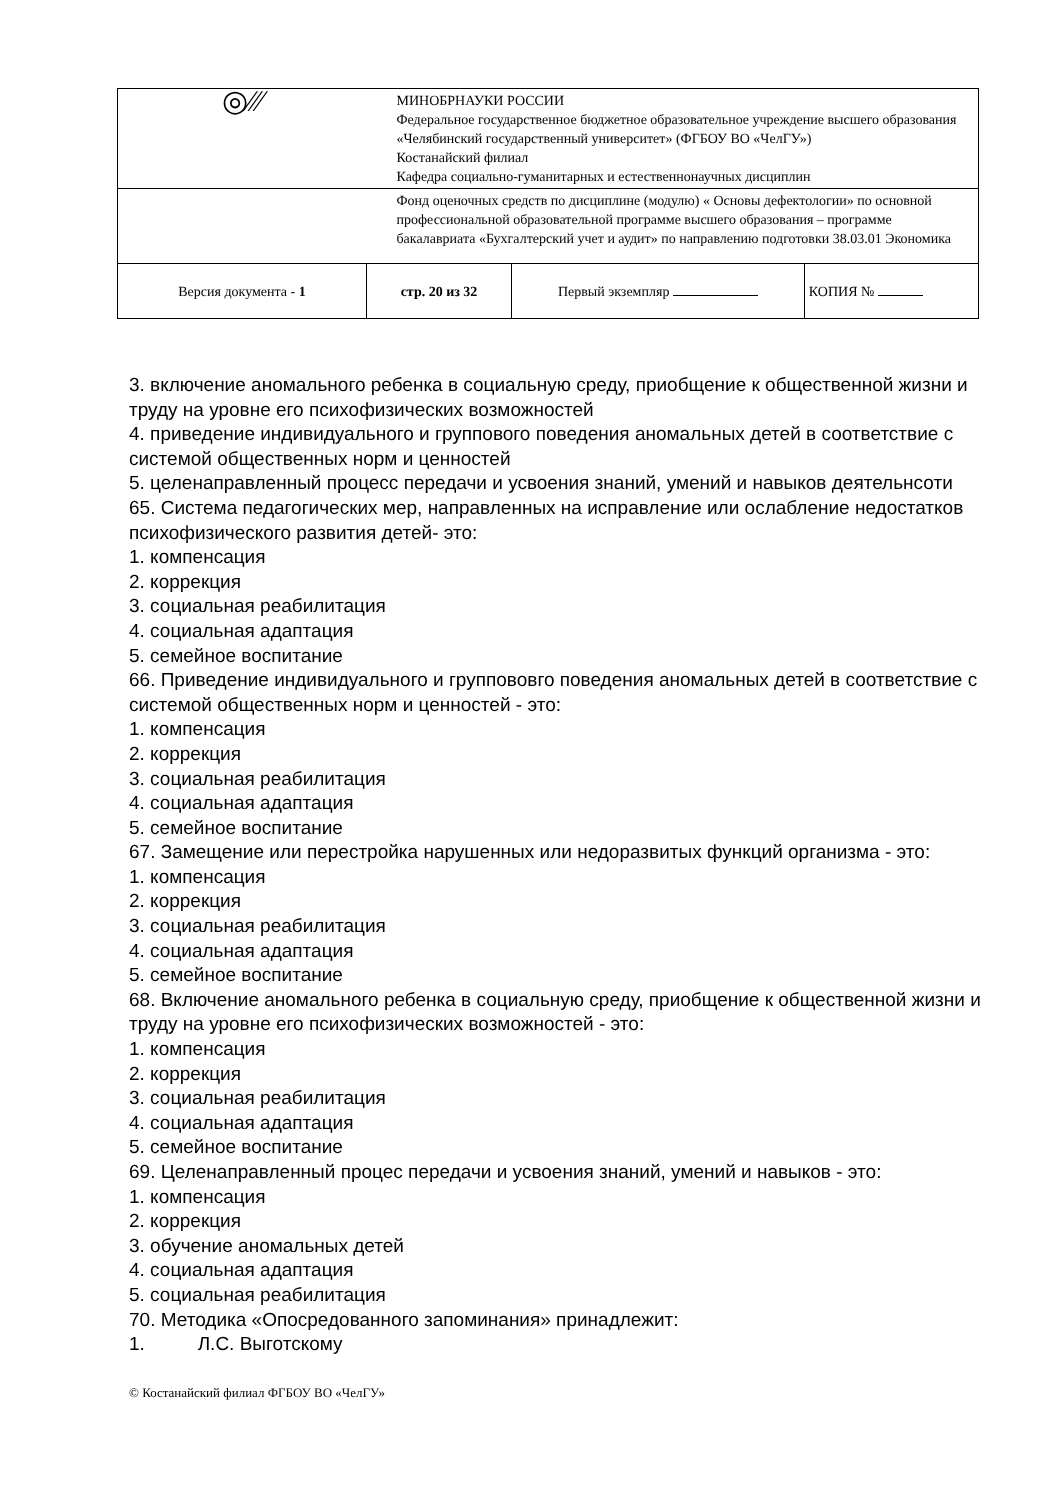| ◎⁄⁄⁄ | МИНОБРНАУКИ РОССИИ Федеральное государственное бюджетное образовательное учреждение высшего образования «Челябинский государственный университет» (ФГБОУ ВО «ЧелГУ») Костанайский филиал Кафедра социально-гуманитарных и естественнонаучных дисциплин | | |
| | Фонд оценочных средств по дисциплине (модулю) « Основы дефектологии» по основной профессиональной образовательной программе высшего образования – программе бакалавриата «Бухгалтерский учет и аудит» по направлению подготовки 38.03.01 Экономика | | |
| Версия документа - 1 | стр. 20 из 32 | Первый экземпляр | КОПИЯ № |
3. включение аномального ребенка в социальную среду, приобщение к общественной жизни и труду на уровне его психофизических возможностей
4. приведение индивидуального и группового поведения аномальных детей в соответствие с системой общественных норм и ценностей
5. целенаправленный процесс передачи и усвоения знаний, умений и навыков деятельнсоти
65. Система педагогических мер, направленных на исправление или ослабление недостатков психофизического развития детей- это:
1. компенсация
2. коррекция
3. социальная реабилитация
4. социальная адаптация
5. семейное воспитание
66. Приведение индивидуального и группововго поведения аномальных детей в соответствие с системой общественных норм и ценностей - это:
1. компенсация
2. коррекция
3. социальная реабилитация
4. социальная адаптация
5. семейное воспитание
67. Замещение или перестройка нарушенных или недоразвитых функций организма - это:
1. компенсация
2. коррекция
3. социальная реабилитация
4. социальная адаптация
5. семейное воспитание
68. Включение аномального ребенка в социальную среду, приобщение к общественной жизни и труду на уровне его психофизических возможностей - это:
1. компенсация
2. коррекция
3. социальная реабилитация
4. социальная адаптация
5. семейное воспитание
69. Целенаправленный процес передачи и усвоения знаний, умений и навыков - это:
1. компенсация
2. коррекция
3. обучение аномальных детей
4. социальная адаптация
5. социальная реабилитация
70. Методика «Опосредованного запоминания» принадлежит:
1. Л.С. Выготскому
© Костанайский филиал ФГБОУ ВО «ЧелГУ»